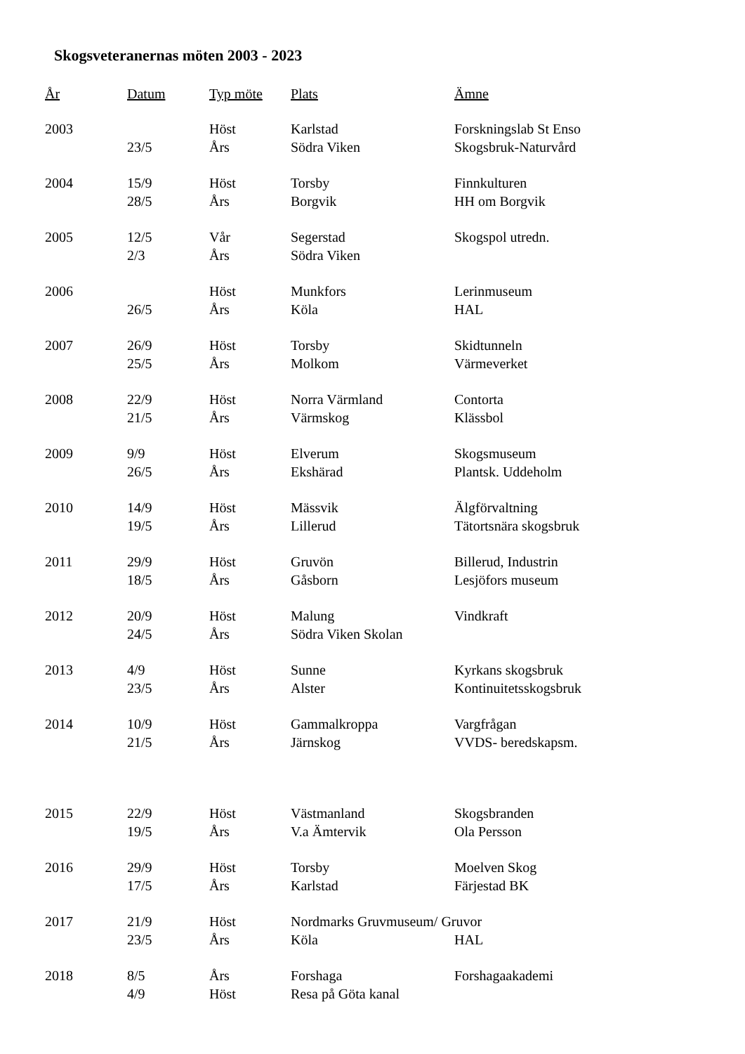Skogsveteranernas möten 2003 - 2023
| År | Datum | Typ möte | Plats | Ämne |
| --- | --- | --- | --- | --- |
| 2003 | | Höst | Karlstad | Forskningslab St Enso |
| | 23/5 | Års | Södra Viken | Skogsbruk-Naturvård |
| 2004 | 15/9 | Höst | Torsby | Finnkulturen |
| | 28/5 | Års | Borgvik | HH om Borgvik |
| 2005 | 12/5 | Vår | Segerstad | Skogspol utredn. |
| | 2/3 | Års | Södra Viken | |
| 2006 | | Höst | Munkfors | Lerinmuseum |
| | 26/5 | Års | Köla | HAL |
| 2007 | 26/9 | Höst | Torsby | Skidtunneln |
| | 25/5 | Års | Molkom | Värmeverket |
| 2008 | 22/9 | Höst | Norra Värmland | Contorta |
| | 21/5 | Års | Värmskog | Klässbol |
| 2009 | 9/9 | Höst | Elverum | Skogsmuseum |
| | 26/5 | Års | Ekshärad | Plantsk. Uddeholm |
| 2010 | 14/9 | Höst | Mässvik | Älgförvaltning |
| | 19/5 | Års | Lillerud | Tätortsnära skogsbruk |
| 2011 | 29/9 | Höst | Gruvön | Billerud, Industrin |
| | 18/5 | Års | Gåsborn | Lesjöfors museum |
| 2012 | 20/9 | Höst | Malung | Vindkraft |
| | 24/5 | Års | Södra Viken Skolan | |
| 2013 | 4/9 | Höst | Sunne | Kyrkans skogsbruk |
| | 23/5 | Års | Alster | Kontinuitetsskogsbruk |
| 2014 | 10/9 | Höst | Gammalkroppa | Vargfrågan |
| | 21/5 | Års | Järnskog | VVDS- beredskapsm. |
| 2015 | 22/9 | Höst | Västmanland | Skogsbranden |
| | 19/5 | Års | V.a Ämtervik | Ola Persson |
| 2016 | 29/9 | Höst | Torsby | Moelven Skog |
| | 17/5 | Års | Karlstad | Färjestad BK |
| 2017 | 21/9 | Höst | Nordmarks Gruvmuseum/ Gruvor | |
| | 23/5 | Års | Köla | HAL |
| 2018 | 8/5 | Års | Forshaga | Forshagaakademi |
| | 4/9 | Höst | Resa på Göta kanal | |